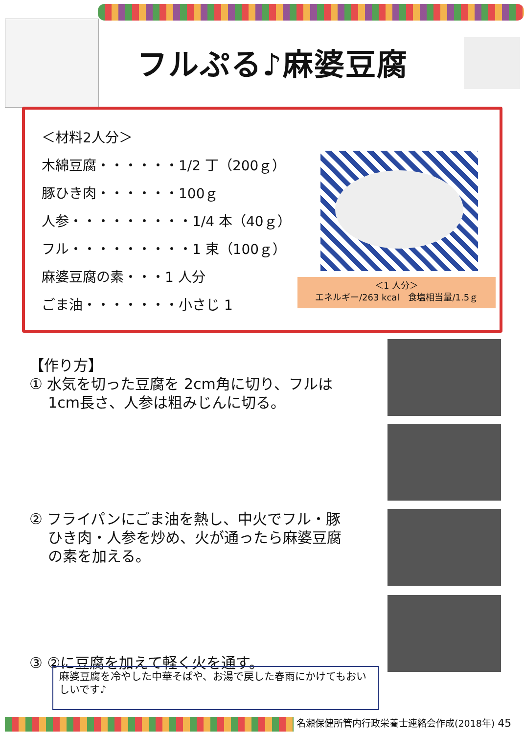フルぷる♪麻婆豆腐
＜材料2人分＞
木綿豆腐・・・・・・1/2 丁（200ｇ）
豚ひき肉・・・・・・100ｇ
人参・・・・・・・・・1/4 本（40ｇ）
フル・・・・・・・・・1 束（100ｇ）
麻婆豆腐の素・・・1 人分
ごま油・・・・・・・小さじ 1
＜1 人分＞
エネルギー/263 kcal　食塩相当量/1.5ｇ
【作り方】
① 水気を切った豆腐を 2cm角に切り、フルは
1cm長さ、人参は粗みじんに切る。
② フライパンにごま油を熱し、中火でフル・豚
ひき肉・人参を炒め、火が通ったら麻婆豆腐
の素を加える。
③ ②に豆腐を加えて軽く火を通す。
麻婆豆腐を冷やした中華そばや、お湯で戻した春雨にかけてもおいしいです♪
名瀬保健所管内行政栄養士連絡会作成(2018年) 45